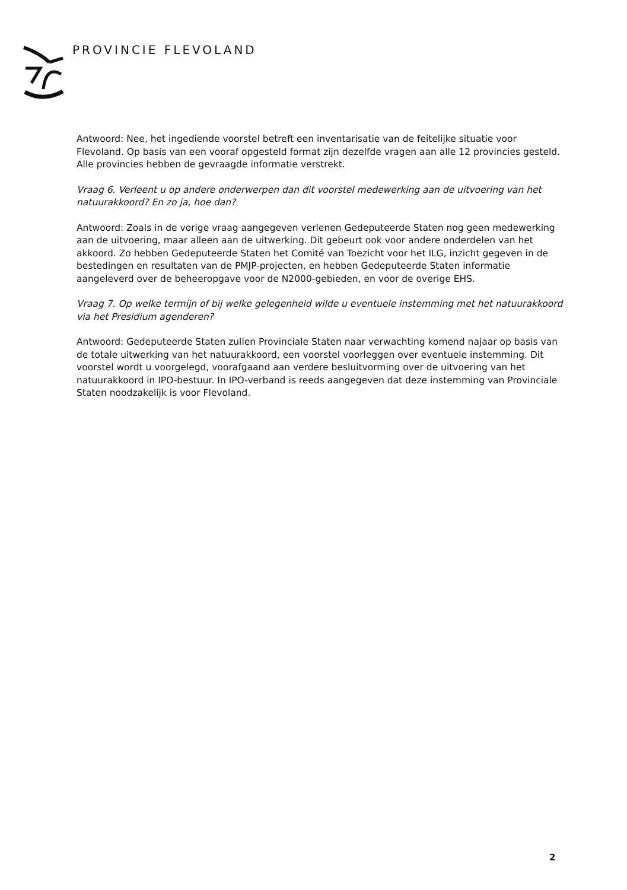PROVINCIE FLEVOLAND
Antwoord: Nee, het ingediende voorstel betreft een inventarisatie van de feitelijke situatie voor Flevoland. Op basis van een vooraf opgesteld format zijn dezelfde vragen aan alle 12 provincies gesteld. Alle provincies hebben de gevraagde informatie verstrekt.
Vraag 6. Verleent u op andere onderwerpen dan dit voorstel medewerking aan de uitvoering van het natuurakkoord? En zo ja, hoe dan?
Antwoord: Zoals in de vorige vraag aangegeven verlenen Gedeputeerde Staten nog geen medewerking aan de uitvoering, maar alleen aan de uitwerking. Dit gebeurt ook voor andere onderdelen van het akkoord. Zo hebben Gedeputeerde Staten het Comité van Toezicht voor het ILG, inzicht gegeven in de bestedingen en resultaten van de PMJP-projecten, en hebben Gedeputeerde Staten informatie aangeleverd over de beheeropgave voor de N2000-gebieden, en voor de overige EHS.
Vraag 7. Op welke termijn of bij welke gelegenheid wilde u eventuele instemming met het natuurakkoord via het Presidium agenderen?
Antwoord: Gedeputeerde Staten zullen Provinciale Staten naar verwachting komend najaar op basis van de totale uitwerking van het natuurakkoord, een voorstel voorleggen over eventuele instemming. Dit voorstel wordt u voorgelegd, voorafgaand aan verdere besluitvorming over de uitvoering van het natuurakkoord in IPO-bestuur. In IPO-verband is reeds aangegeven dat deze instemming van Provinciale Staten noodzakelijk is voor Flevoland.
2